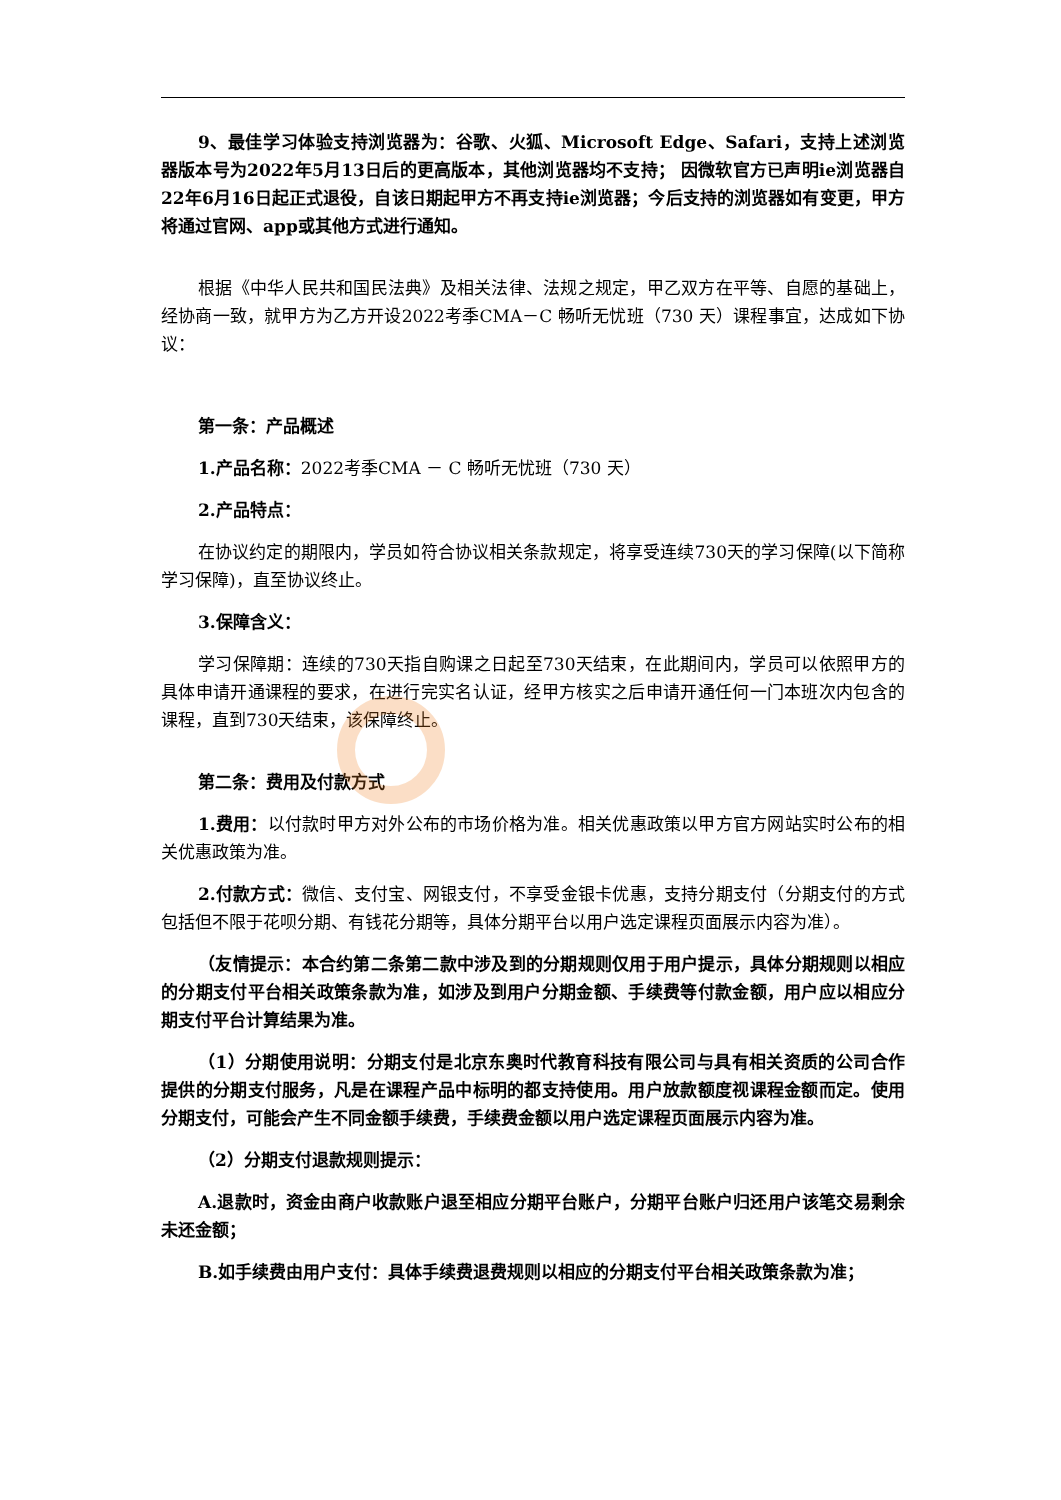9、最佳学习体验支持浏览器为：谷歌、火狐、Microsoft Edge、Safari，支持上述浏览器版本号为2022年5月13日后的更高版本，其他浏览器均不支持； 因微软官方已声明ie浏览器自22年6月16日起正式退役，自该日期起甲方不再支持ie浏览器；今后支持的浏览器如有变更，甲方将通过官网、app或其他方式进行通知。
根据《中华人民共和国民法典》及相关法律、法规之规定，甲乙双方在平等、自愿的基础上，经协商一致，就甲方为乙方开设2022考季CMA－C 畅听无忧班（730 天）课程事宜，达成如下协议：
第一条：产品概述
1.产品名称：2022考季CMA － C 畅听无忧班（730 天）
2.产品特点：
在协议约定的期限内，学员如符合协议相关条款规定，将享受连续730天的学习保障(以下简称学习保障)，直至协议终止。
3.保障含义：
学习保障期：连续的730天指自购课之日起至730天结束，在此期间内，学员可以依照甲方的具体申请开通课程的要求，在进行完实名认证，经甲方核实之后申请开通任何一门本班次内包含的课程，直到730天结束，该保障终止。
第二条：费用及付款方式
1.费用：以付款时甲方对外公布的市场价格为准。相关优惠政策以甲方官方网站实时公布的相关优惠政策为准。
2.付款方式：微信、支付宝、网银支付，不享受金银卡优惠，支持分期支付（分期支付的方式包括但不限于花呗分期、有钱花分期等，具体分期平台以用户选定课程页面展示内容为准）。
（友情提示：本合约第二条第二款中涉及到的分期规则仅用于用户提示，具体分期规则以相应的分期支付平台相关政策条款为准，如涉及到用户分期金额、手续费等付款金额，用户应以相应分期支付平台计算结果为准。
（1）分期使用说明：分期支付是北京东奥时代教育科技有限公司与具有相关资质的公司合作提供的分期支付服务，凡是在课程产品中标明的都支持使用。用户放款额度视课程金额而定。使用分期支付，可能会产生不同金额手续费，手续费金额以用户选定课程页面展示内容为准。
（2）分期支付退款规则提示：
A.退款时，资金由商户收款账户退至相应分期平台账户，分期平台账户归还用户该笔交易剩余未还金额；
B.如手续费由用户支付：具体手续费退费规则以相应的分期支付平台相关政策条款为准；